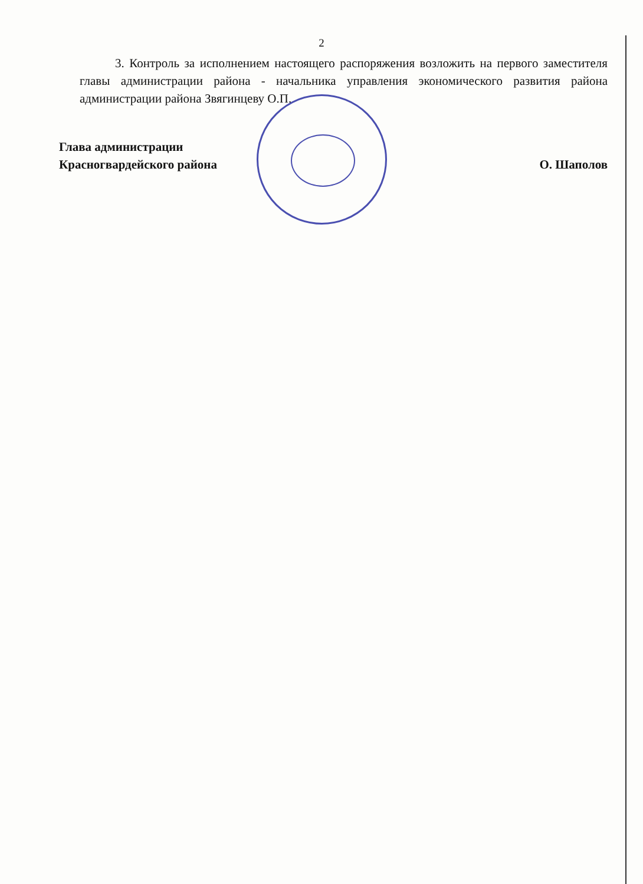2
3. Контроль за исполнением настоящего распоряжения возложить на первого заместителя главы администрации района - начальника управления экономического развития района администрации района Звягинцеву О.П.
Глава администрации
Красногвардейского района
О. Шаполов